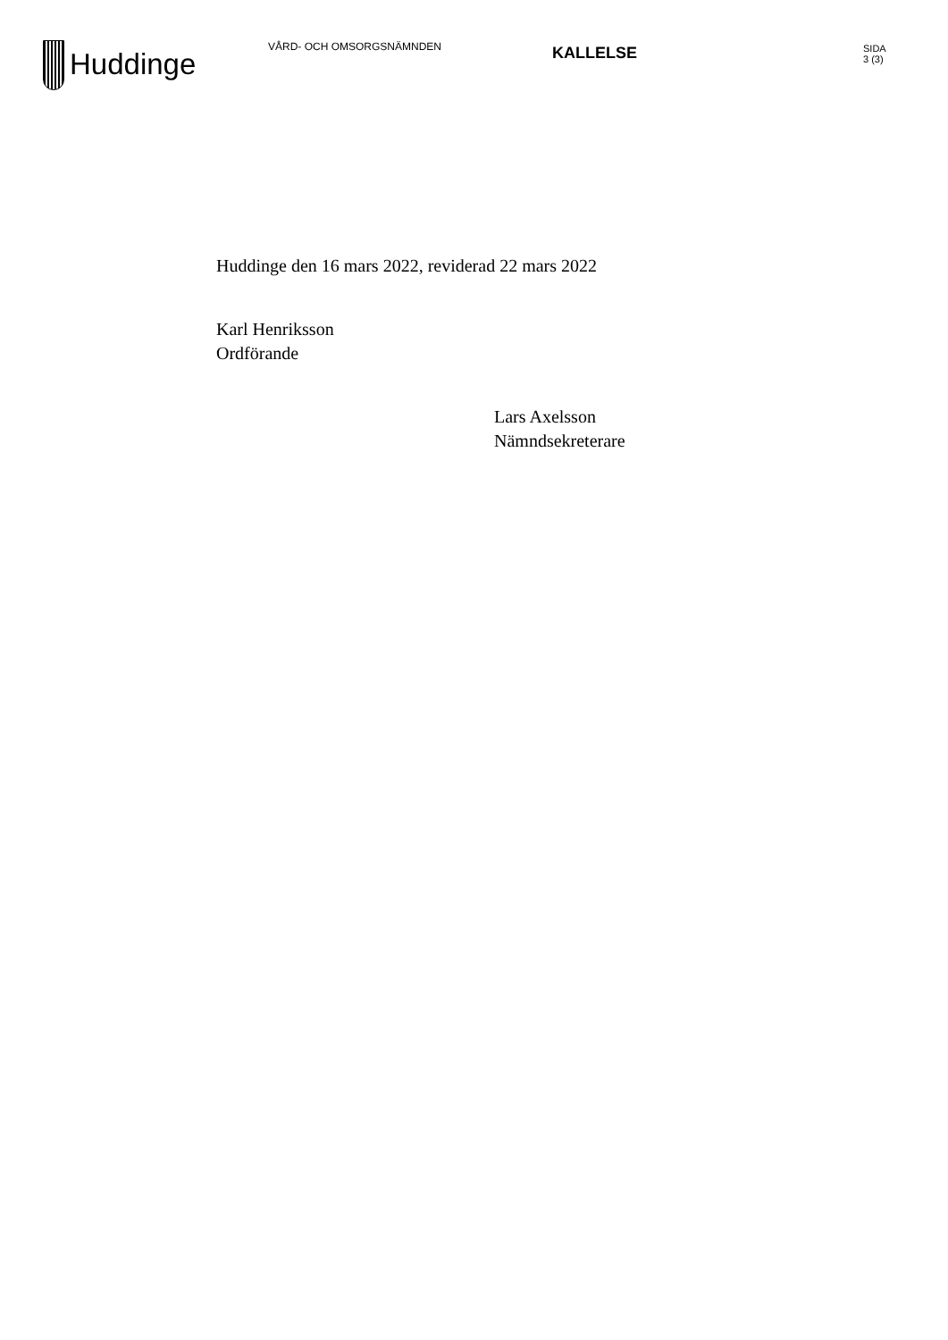Huddinge
VÅRD- OCH OMSORGSNÄMNDEN
KALLELSE
SIDA
3 (3)
Huddinge den 16 mars 2022, reviderad 22 mars 2022
Karl Henriksson
Ordförande
Lars Axelsson
Nämndsekreterare